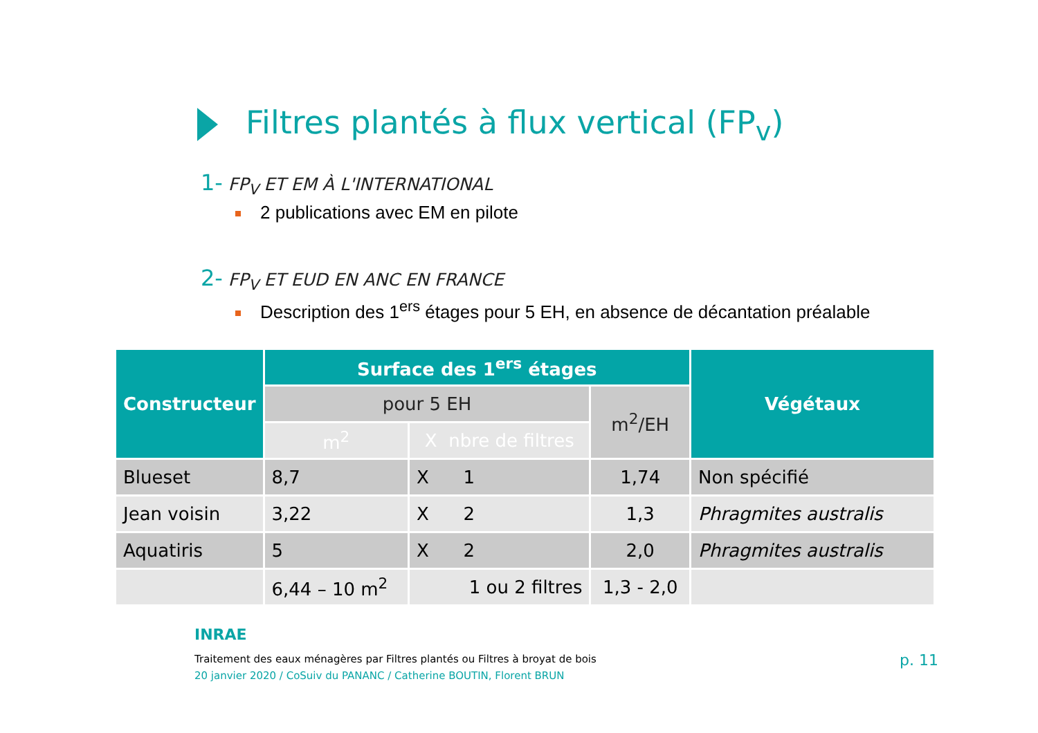Filtres plantés à flux vertical (FP<sub>v</sub>)
1- FP<sub>V</sub> ET EM À L'INTERNATIONAL
2 publications avec EM en pilote
2- FP<sub>V</sub> ET EUD EN ANC EN FRANCE
Description des 1<sup>ers</sup> étages pour 5 EH, en absence de décantation préalable
| Constructeur | Surface des 1<sup>ers</sup> étages | | | Végétaux |
| --- | --- | --- | --- | --- |
| | pour 5 EH | | m<sup>2</sup>/EH | |
| | m<sup>2</sup> | X nbre de filtres | | |
| Blueset | 8,7 | X 1 | 1,74 | Non spécifié |
| Jean voisin | 3,22 | X 2 | 1,3 | Phragmites australis |
| Aquatiris | 5 | X 2 | 2,0 | Phragmites australis |
| | 6,44 – 10 m<sup>2</sup> | 1 ou 2 filtres | 1,3 - 2,0 | |
INRAE
Traitement des eaux ménagères par Filtres plantés ou Filtres à broyat de bois
20 janvier 2020 / CoSuiv du PANANC / Catherine BOUTIN, Florent BRUN
p. 11